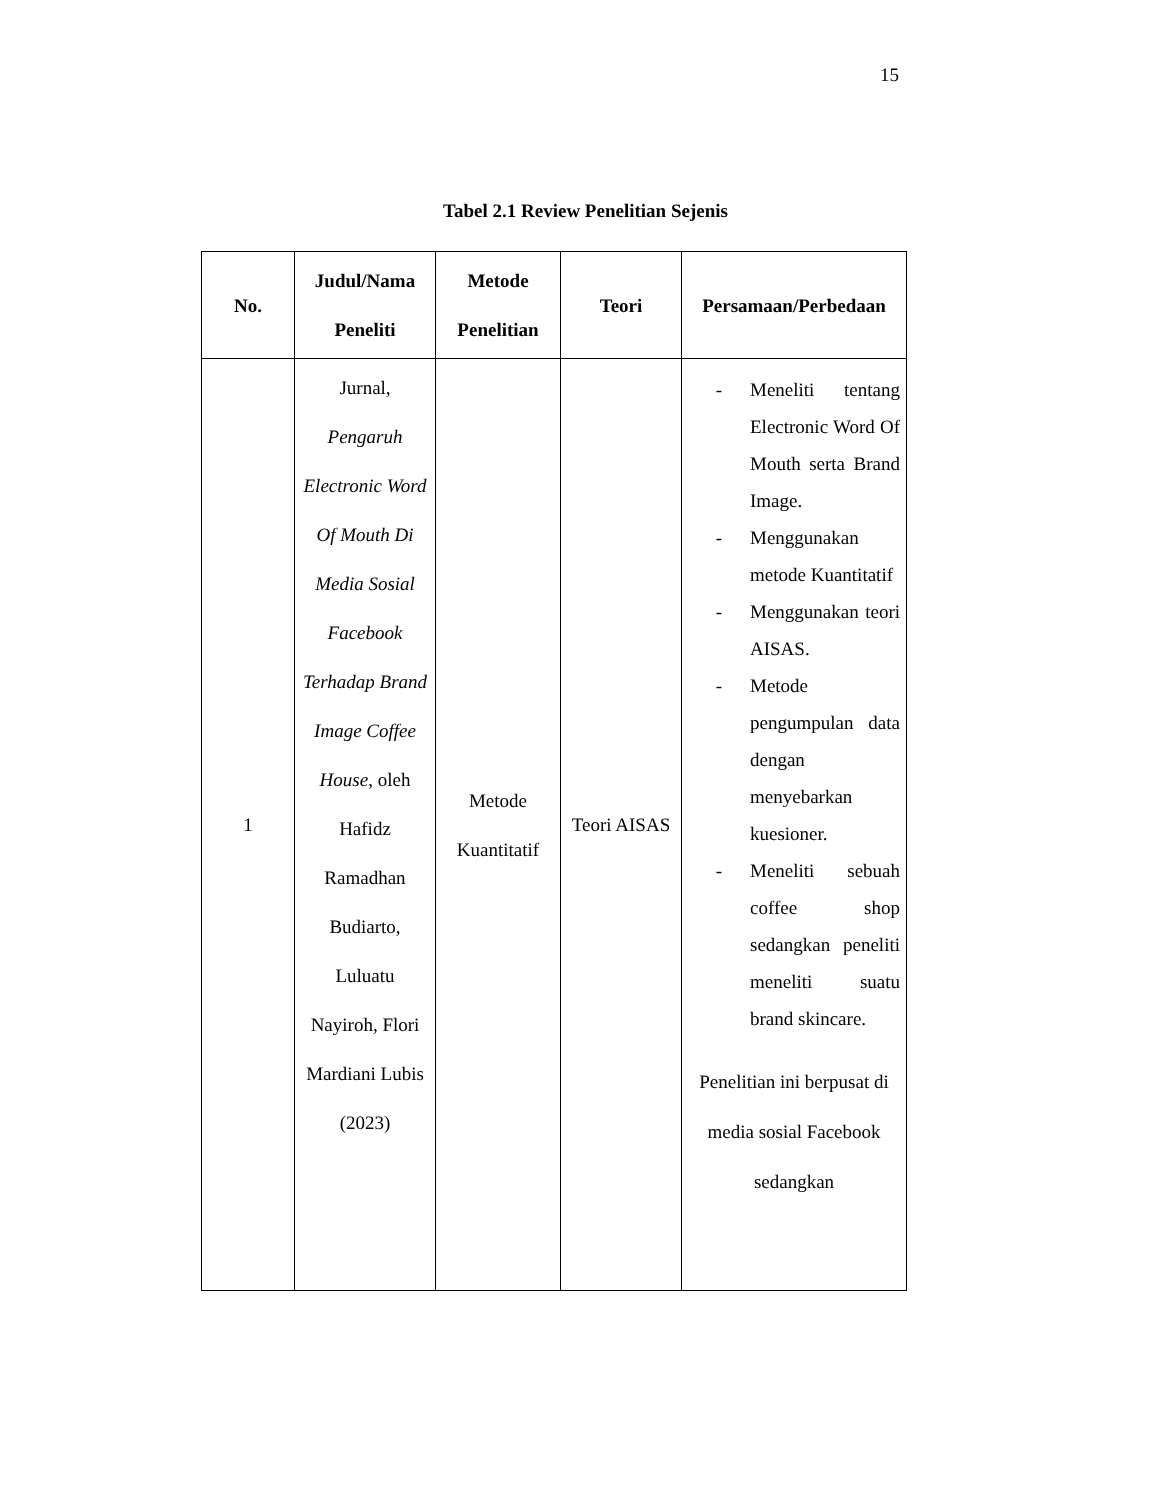15
Tabel 2.1 Review Penelitian Sejenis
| No. | Judul/Nama Peneliti | Metode Penelitian | Teori | Persamaan/Perbedaan |
| --- | --- | --- | --- | --- |
| 1 | Jurnal, Pengaruh Electronic Word Of Mouth Di Media Sosial Facebook Terhadap Brand Image Coffee House , oleh Hafidz Ramadhan Budiarto, Luluatu Nayiroh, Flori Mardiani Lubis (2023) | Metode Kuantitatif | Teori AISAS | - Meneliti tentang Electronic Word Of Mouth serta Brand Image. - Menggunakan metode Kuantitatif - Menggunakan teori AISAS. - Metode pengumpulan data dengan menyebarkan kuesioner. - Meneliti sebuah coffee shop sedangkan peneliti meneliti suatu brand skincare. Penelitian ini berpusat di media sosial Facebook sedangkan |